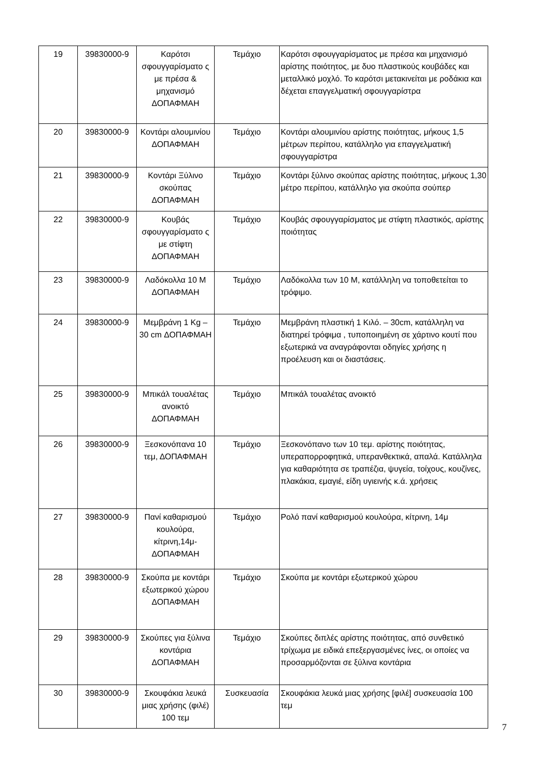| 19 | 39830000-9 | Καρότσι σφουγγαρίσματο ς με πρέσα & μηχανισμό ΔΟΠΑΦΜΑΗ | Τεμάχιο | Καρότσι σφουγγαρίσματος με πρέσα και μηχανισμό αρίστης ποιότητος, με δυο πλαστικούς κουβάδες και μεταλλικό μοχλό. Το καρότσι μετακινείται με ροδάκια και δέχεται επαγγελματική σφουγγαρίστρα |
| 20 | 39830000-9 | Κοντάρι αλουμινίου ΔΟΠΑΦΜΑΗ | Τεμάχιο | Κοντάρι αλουμινίου αρίστης ποιότητας, μήκους 1,5 μέτρων περίπου, κατάλληλο για επαγγελματική σφουγγαρίστρα |
| 21 | 39830000-9 | Κοντάρι Ξύλινο σκούπας ΔΟΠΑΦΜΑΗ | Τεμάχιο | Κοντάρι ξύλινο σκούπας αρίστης ποιότητας, μήκους 1,30 μέτρο περίπου, κατάλληλο για σκούπα σούπερ |
| 22 | 39830000-9 | Κουβάς σφουγγαρίσματο ς με στίφτη ΔΟΠΑΦΜΑΗ | Τεμάχιο | Κουβάς σφουγγαρίσματος με στίφτη πλαστικός, αρίστης ποιότητας |
| 23 | 39830000-9 | Λαδόκολλα 10 Μ ΔΟΠΑΦΜΑΗ | Τεμάχιο | Λαδόκολλα των 10 Μ, κατάλληλη να τοποθετείται το τρόφιμο. |
| 24 | 39830000-9 | Μεμβράνη 1 Kg – 30 cm ΔΟΠΑΦΜΑΗ | Τεμάχιο | Μεμβράνη πλαστική 1 Κιλό. – 30cm, κατάλληλη να διατηρεί τρόφιμα , τυποποιημένη σε χάρτινο κουτί που εξωτερικά να αναγράφονται οδηγίες χρήσης η προέλευση και οι διαστάσεις. |
| 25 | 39830000-9 | Μπικάλ τουαλέτας ανοικτό ΔΟΠΑΦΜΑΗ | Τεμάχιο | Μπικάλ τουαλέτας ανοικτό |
| 26 | 39830000-9 | Ξεσκονόπανα 10 τεμ, ΔΟΠΑΦΜΑΗ | Τεμάχιο | Ξεσκονόπανο των 10 τεμ. αρίστης ποιότητας, υπεραπορροφητικά, υπερανθεκτικά, απαλά. Κατάλληλα για καθαριότητα σε τραπέζια, ψυγεία, τοίχους, κουζίνες, πλακάκια, εμαγιέ, είδη υγιεινής κ.ά. χρήσεις |
| 27 | 39830000-9 | Πανί καθαρισμού κουλούρα, κίτρινη,14μ- ΔΟΠΑΦΜΑΗ | Τεμάχιο | Ρολό πανί καθαρισμού κουλούρα, κίτρινη, 14μ |
| 28 | 39830000-9 | Σκούπα με κοντάρι εξωτερικού χώρου ΔΟΠΑΦΜΑΗ | Τεμάχιο | Σκούπα με κοντάρι εξωτερικού χώρου |
| 29 | 39830000-9 | Σκούπες για ξύλινα κοντάρια ΔΟΠΑΦΜΑΗ | Τεμάχιο | Σκούπες διπλές αρίστης ποιότητας, από συνθετικό τρίχωμα με ειδικά επεξεργασμένες ίνες, οι οποίες να προσαρμόζονται σε ξύλινα κοντάρια |
| 30 | 39830000-9 | Σκουφάκια λευκά μιας χρήσης (φιλέ) 100 τεμ | Συσκευασία | Σκουφάκια λευκά μιας χρήσης [φιλέ] συσκευασία 100 τεμ |
7